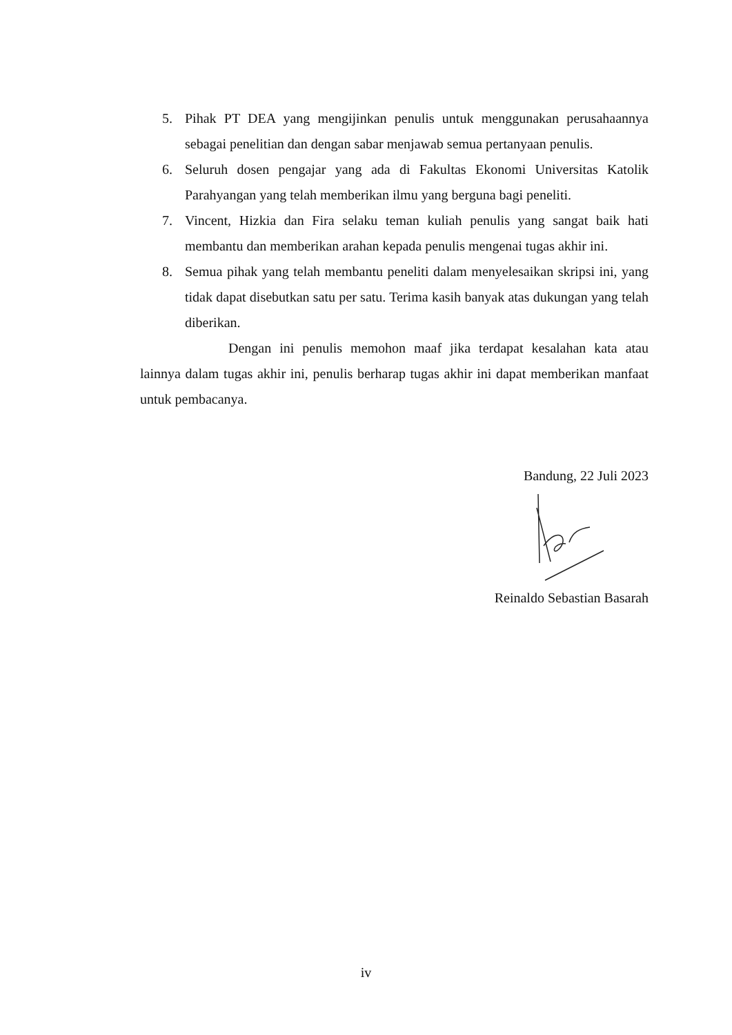5. Pihak PT DEA yang mengijinkan penulis untuk menggunakan perusahaannya sebagai penelitian dan dengan sabar menjawab semua pertanyaan penulis.
6. Seluruh dosen pengajar yang ada di Fakultas Ekonomi Universitas Katolik Parahyangan yang telah memberikan ilmu yang berguna bagi peneliti.
7. Vincent, Hizkia dan Fira selaku teman kuliah penulis yang sangat baik hati membantu dan memberikan arahan kepada penulis mengenai tugas akhir ini.
8. Semua pihak yang telah membantu peneliti dalam menyelesaikan skripsi ini, yang tidak dapat disebutkan satu per satu. Terima kasih banyak atas dukungan yang telah diberikan.
Dengan ini penulis memohon maaf jika terdapat kesalahan kata atau lainnya dalam tugas akhir ini, penulis berharap tugas akhir ini dapat memberikan manfaat untuk pembacanya.
Bandung, 22 Juli 2023
Reinaldo Sebastian Basarah
iv